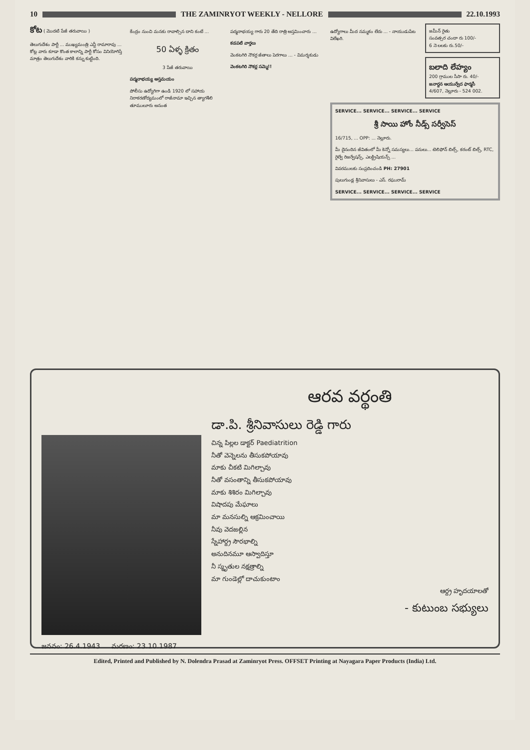10 THE ZAMINRYOT WEEKLY - NELLORE 22.10.1993
కోట ( మొదటి పేజీ తరువాయి )
తెలుగుదేశం పార్టీ ... ముఖ్యమంత్రి ఎన్టీ రామారావు ... కోట్ల వారు కూడా కొంత కాలాన్ని పార్టీ కోసం వినియోగిస్తే మాత్రం తెలుగుదేశం వారికి కన్ను కుట్టింది.
కేంద్రం నుంచి మనకు రావాల్సిన దాని కంటే ...
50 ఏళ్ళ క్రితం
3 పేజీ తరువాయి
పద్మనాభయ్య అస్తమయం
పోలీసు ఉద్యోగిగా ఉండి 1920 లో సహాయ నిరాకరణోద్యమంలో రాజీనామా ఇచ్చిన త్యాగశీలి తూములూరు అనంత
పద్మనాభయ్య గారు 20 తేది రాత్రి అస్తమించారు ...
కడపటి వార్తలు
వెంకటగిరి నౌకర్ల జీతాలు పెరగాలు ... - విమర్శకుడు
వెంకటగిరి నౌకర్ల సమ్మె!!
ఉద్యోగాలు మీద నమ్మకం లేదు ... - నాయుడుపేట విలేఖరి.
జమీన్ రైతు
సంవత్సర చందా రు 100/-
6 నె లలకు రు.50/-
బలాది లేహ్యం
200 గ్రాముల సీసా రు. 40/-
జనార్దన ఆయుర్వేద ఫార్మసీ
4/607, నెల్లూరు - 524 002.
SERVICE... SERVICE... SERVICE... SERVICE
శ్రీ సాయి హోం నీడ్స్ సర్వీసెస్
16/715, ... OPP: ... నెల్లూరు.
మీ దైనందిన జీవితంలో మీ కెన్నో సమస్యలు... పనులు... టెలిఫోన్ బిల్స్, కరంట్ బిల్స్, RTC, రైల్వే రిజర్వేషన్స్, ఎలక్ట్రిషియన్స్ ...
వివరములకు సంప్రదించండి PH: 27901
పులుగుండ్ల శ్రీనివాసులు - ఎస్. రఘురామ్
SERVICE... SERVICE... SERVICE... SERVICE
జననం: 26.4.1943 మరణం: 23.10.1987
ఆరవ వర్థంతి
డా.పి. శ్రీనివాసులు రెడ్డి గారు
చిన్న పిల్లల డాక్టర్ Paediatrition
నీతో వెన్నెలను తీసుకపోయావు
మాకు చీకటి మిగిల్చావు
నీతో వసంతాన్ని తీసుకపోయావు
మాకు శిశిరం మిగిల్చావు
విషాదపు మేఘాలు
మా మనసుల్ని ఆక్రమించాయి
నీవు వెదజల్లిన
స్నేహార్ద్ర సౌరభాల్ని
అనుదినమూ ఆస్వాదిస్తూ
నీ స్మృతుల నక్షత్రాల్ని
మా గుండెల్లో దాచుకుంటాం
ఆర్ద్ర హృదయాలతో
- కుటుంబ సభ్యులు
Edited, Printed and Published by N. Dolendra Prasad at Zaminryot Press. OFFSET Printing at Nayagara Paper Products (India) Ltd.